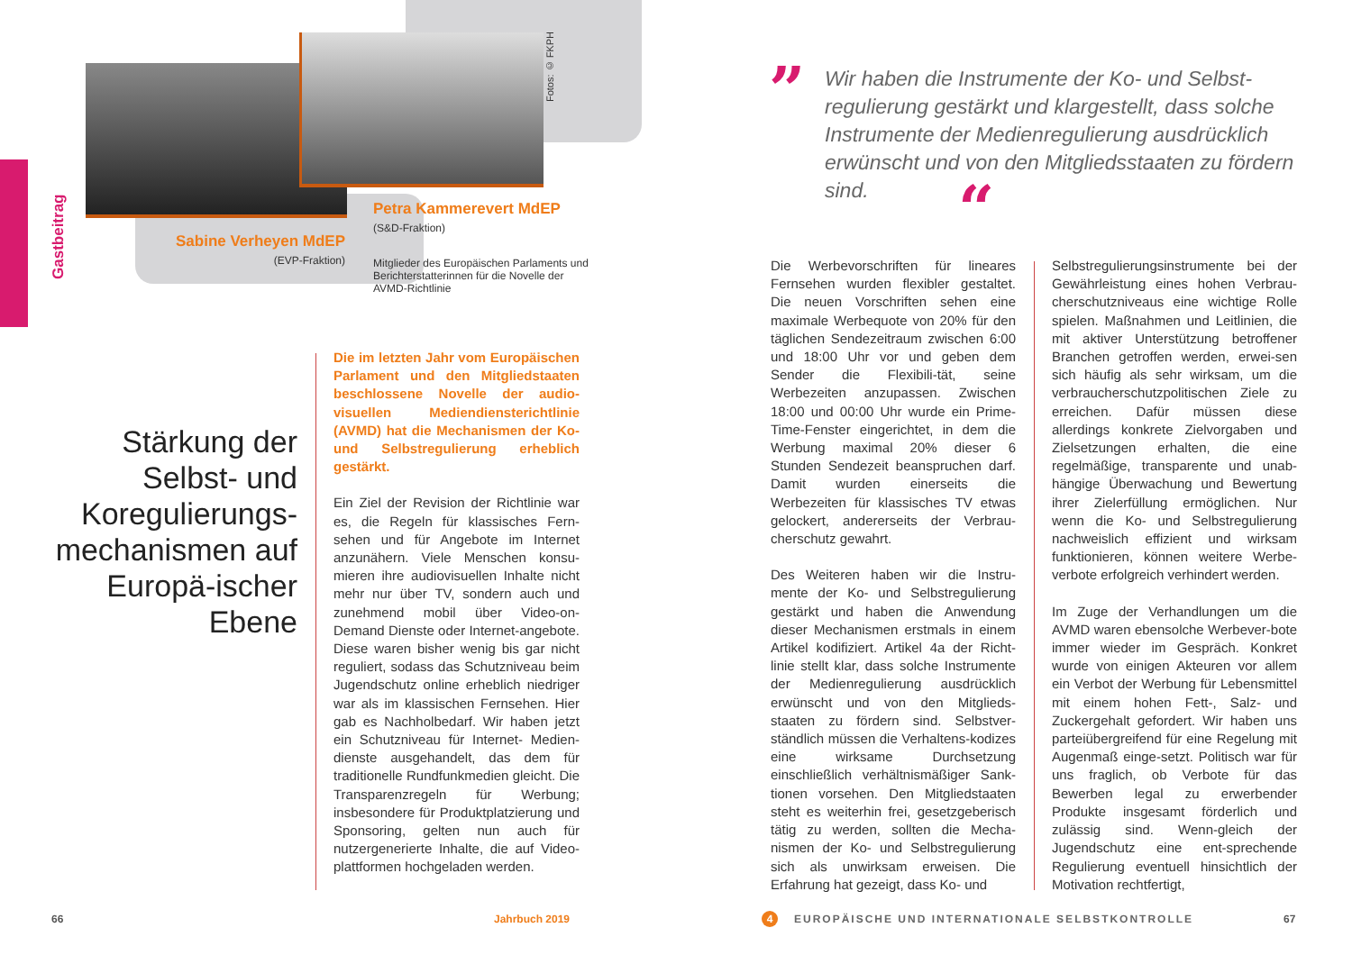Gastbeitrag
Fotos: © FKPH
Sabine Verheyen MdEP
(EVP-Fraktion)
Petra Kammerevert MdEP
(S&D-Fraktion)
Mitglieder des Europäischen Parlaments und Berichterstatterinnen für die Novelle der AVMD-Richtlinie
Stärkung der Selbst- und Koregulierungs-mechanismen auf Europä-ischer Ebene
Die im letzten Jahr vom Europäischen Parlament und den Mitgliedstaaten beschlossene Novelle der audio-visuellen Mediendiensterichtlinie (AVMD) hat die Mechanismen der Ko- und Selbstregulierung erheblich gestärkt.
Ein Ziel der Revision der Richtlinie war es, die Regeln für klassisches Fern-sehen und für Angebote im Internet anzunähern. Viele Menschen konsu-mieren ihre audiovisuellen Inhalte nicht mehr nur über TV, sondern auch und zunehmend mobil über Video-on-Demand Dienste oder Internet-angebote. Diese waren bisher wenig bis gar nicht reguliert, sodass das Schutzniveau beim Jugendschutz online erheblich niedriger war als im klassischen Fernsehen. Hier gab es Nachholbedarf. Wir haben jetzt ein Schutzniveau für Internet- Medien-dienste ausgehandelt, das dem für traditionelle Rundfunkmedien gleicht. Die Transparenzregeln für Werbung; insbesondere für Produktplatzierung und Sponsoring, gelten nun auch für nutzergenerierte Inhalte, die auf Video-plattformen hochgeladen werden.
”
Wir haben die Instrumente der Ko- und Selbst-regulierung gestärkt und klargestellt, dass solche Instrumente der Medienregulierung ausdrücklich erwünscht und von den Mitgliedsstaaten zu fördern sind.
“
Die Werbevorschriften für lineares Fernsehen wurden flexibler gestaltet. Die neuen Vorschriften sehen eine maximale Werbequote von 20% für den täglichen Sendezeitraum zwischen 6:00 und 18:00 Uhr vor und geben dem Sender die Flexibili-tät, seine Werbezeiten anzupassen. Zwischen 18:00 und 00:00 Uhr wurde ein Prime-Time-Fenster eingerichtet, in dem die Werbung maximal 20% dieser 6 Stunden Sendezeit beanspruchen darf. Damit wurden einerseits die Werbezeiten für klassisches TV etwas gelockert, andererseits der Verbrau-cherschutz gewahrt.
Des Weiteren haben wir die Instru-mente der Ko- und Selbstregulierung gestärkt und haben die Anwendung dieser Mechanismen erstmals in einem Artikel kodifiziert. Artikel 4a der Richt-linie stellt klar, dass solche Instrumente der Medienregulierung ausdrücklich erwünscht und von den Mitglieds-staaten zu fördern sind. Selbstver-ständlich müssen die Verhaltens-kodizes eine wirksame Durchsetzung einschließlich verhältnismäßiger Sank-tionen vorsehen. Den Mitgliedstaaten steht es weiterhin frei, gesetzgeberisch tätig zu werden, sollten die Mecha-nismen der Ko- und Selbstregulierung sich als unwirksam erweisen. Die Erfahrung hat gezeigt, dass Ko- und
Selbstregulierungsinstrumente bei der Gewährleistung eines hohen Verbrau-cherschutzniveaus eine wichtige Rolle spielen. Maßnahmen und Leitlinien, die mit aktiver Unterstützung betroffener Branchen getroffen werden, erwei-sen sich häufig als sehr wirksam, um die verbraucherschutzpolitischen Ziele zu erreichen. Dafür müssen diese allerdings konkrete Zielvorgaben und Zielsetzungen erhalten, die eine regelmäßige, transparente und unab-hängige Überwachung und Bewertung ihrer Zielerfüllung ermöglichen. Nur wenn die Ko- und Selbstregulierung nachweislich effizient und wirksam funktionieren, können weitere Werbe-verbote erfolgreich verhindert werden.
Im Zuge der Verhandlungen um die AVMD waren ebensolche Werbever-bote immer wieder im Gespräch. Konkret wurde von einigen Akteuren vor allem ein Verbot der Werbung für Lebensmittel mit einem hohen Fett-, Salz- und Zuckergehalt gefordert. Wir haben uns parteiübergreifend für eine Regelung mit Augenmaß einge-setzt. Politisch war für uns fraglich, ob Verbote für das Bewerben legal zu erwerbender Produkte insgesamt förderlich und zulässig sind. Wenn-gleich der Jugendschutz eine ent-sprechende Regulierung eventuell hinsichtlich der Motivation rechtfertigt,
66 Jahrbuch 2019 4
EUROPÄISCHE UND INTERNATIONALE SELBSTKONTROLLE
67